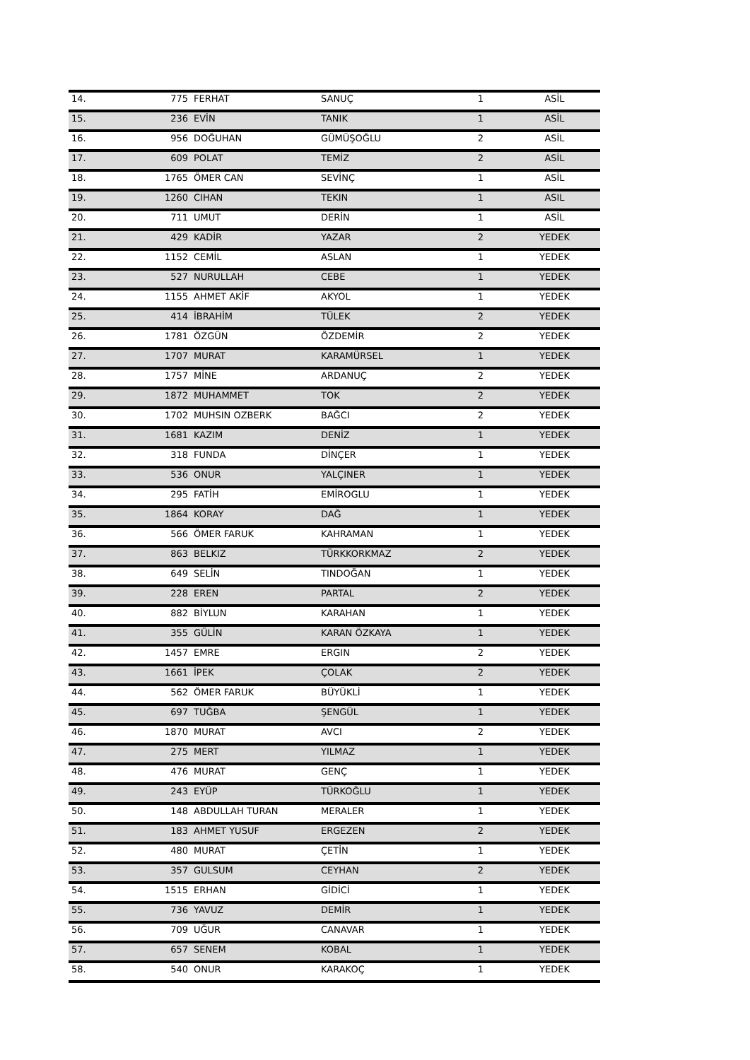| 14. | 775 | FERHAT | SANUÇ | 1 | ASİL |
| 15. | 236 | EVİN | TANIK | 1 | ASİL |
| 16. | 956 | DOĞUHAN | GÜMÜŞOĞLU | 2 | ASİL |
| 17. | 609 | POLAT | TEMİZ | 2 | ASİL |
| 18. | 1765 | ÖMER CAN | SEVİNÇ | 1 | ASİL |
| 19. | 1260 | CIHAN | TEKIN | 1 | ASIL |
| 20. | 711 | UMUT | DERİN | 1 | ASİL |
| 21. | 429 | KADİR | YAZAR | 2 | YEDEK |
| 22. | 1152 | CEMİL | ASLAN | 1 | YEDEK |
| 23. | 527 | NURULLAH | CEBE | 1 | YEDEK |
| 24. | 1155 | AHMET AKİF | AKYOL | 1 | YEDEK |
| 25. | 414 | İBRAHİM | TÜLEK | 2 | YEDEK |
| 26. | 1781 | ÖZGÜN | ÖZDEMİR | 2 | YEDEK |
| 27. | 1707 | MURAT | KARAMÜRSEL | 1 | YEDEK |
| 28. | 1757 | MİNE | ARDANUÇ | 2 | YEDEK |
| 29. | 1872 | MUHAMMET | TOK | 2 | YEDEK |
| 30. | 1702 | MUHSIN OZBERK | BAĞCI | 2 | YEDEK |
| 31. | 1681 | KAZIM | DENİZ | 1 | YEDEK |
| 32. | 318 | FUNDA | DİNÇER | 1 | YEDEK |
| 33. | 536 | ONUR | YALÇINER | 1 | YEDEK |
| 34. | 295 | FATİH | EMİROGLU | 1 | YEDEK |
| 35. | 1864 | KORAY | DAĞ | 1 | YEDEK |
| 36. | 566 | ÖMER FARUK | KAHRAMAN | 1 | YEDEK |
| 37. | 863 | BELKIZ | TÜRKKORKMAZ | 2 | YEDEK |
| 38. | 649 | SELİN | TINDOĞAN | 1 | YEDEK |
| 39. | 228 | EREN | PARTAL | 2 | YEDEK |
| 40. | 882 | BİYLUN | KARAHAN | 1 | YEDEK |
| 41. | 355 | GÜLİN | KARAN ÖZKAYA | 1 | YEDEK |
| 42. | 1457 | EMRE | ERGIN | 2 | YEDEK |
| 43. | 1661 | İPEK | ÇOLAK | 2 | YEDEK |
| 44. | 562 | ÖMER FARUK | BÜYÜKLİ | 1 | YEDEK |
| 45. | 697 | TUĞBA | ŞENGÜL | 1 | YEDEK |
| 46. | 1870 | MURAT | AVCI | 2 | YEDEK |
| 47. | 275 | MERT | YILMAZ | 1 | YEDEK |
| 48. | 476 | MURAT | GENÇ | 1 | YEDEK |
| 49. | 243 | EYÜP | TÜRKOĞLU | 1 | YEDEK |
| 50. | 148 | ABDULLAH TURAN | MERALER | 1 | YEDEK |
| 51. | 183 | AHMET YUSUF | ERGEZEN | 2 | YEDEK |
| 52. | 480 | MURAT | ÇETİN | 1 | YEDEK |
| 53. | 357 | GULSUM | CEYHAN | 2 | YEDEK |
| 54. | 1515 | ERHAN | GİDİCİ | 1 | YEDEK |
| 55. | 736 | YAVUZ | DEMİR | 1 | YEDEK |
| 56. | 709 | UĞUR | CANAVAR | 1 | YEDEK |
| 57. | 657 | SENEM | KOBAL | 1 | YEDEK |
| 58. | 540 | ONUR | KARAKOÇ | 1 | YEDEK |